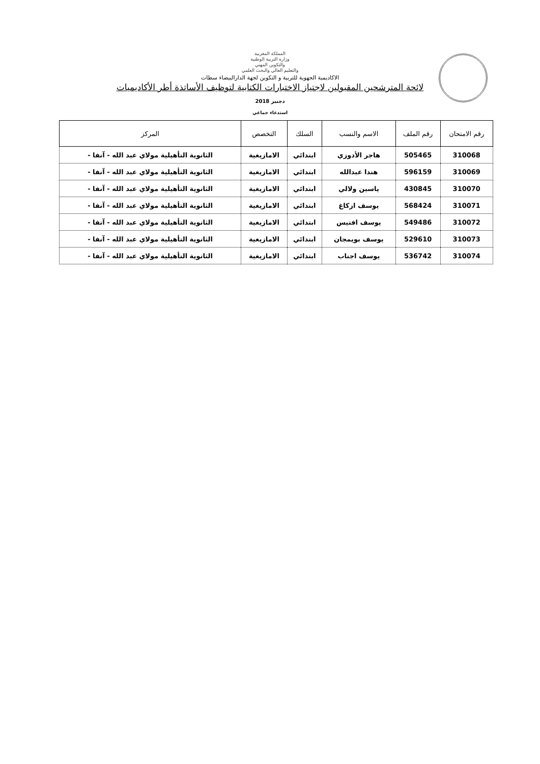المملكة المغربية
وزارة التربية الوطنية
والتكوين المهني
والتعليم العالي والبحث العلمي
الاكاديمية الجهوية للتربية و التكوين لجهة الدارالبيضاء سطات
لائحة المترشحين المقبولين لاجتياز الاختبارات الكتابية لتوظيف الأساتذة أطر الأكاديميات
دجنبر 2018
استدعاء جماعي
| رقم الامتحان | رقم الملف | الاسم والنسب | السلك | التخصص | المركز |
| --- | --- | --- | --- | --- | --- |
| 310068 | 505465 | هاجر الأدوزي | ابتدائي | الامازيغية | الثانوية التأهيلية مولاي عبد الله - آنفا - |
| 310069 | 596159 | هندا عبدالله | ابتدائي | الامازيغية | الثانوية التأهيلية مولاي عبد الله - آنفا - |
| 310070 | 430845 | ياسين ولالي | ابتدائي | الامازيغية | الثانوية التأهيلية مولاي عبد الله - آنفا - |
| 310071 | 568424 | يوسف ازكاغ | ابتدائي | الامازيغية | الثانوية التأهيلية مولاي عبد الله - آنفا - |
| 310072 | 549486 | يوسف افتيس | ابتدائي | الامازيغية | الثانوية التأهيلية مولاي عبد الله - آنفا - |
| 310073 | 529610 | يوسف بويمجان | ابتدائي | الامازيغية | الثانوية التأهيلية مولاي عبد الله - آنفا - |
| 310074 | 536742 | يوسف اجناب | ابتدائي | الامازيغية | الثانوية التأهيلية مولاي عبد الله - آنفا - |